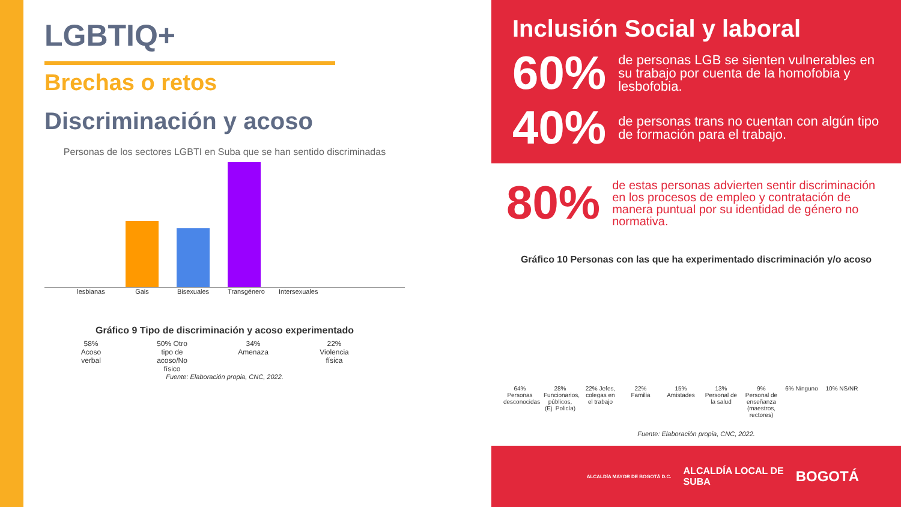LGBTIQ+
Brechas o retos
Discriminación y acoso
Personas de los sectores LGBTI en Suba que se han sentido discriminadas
lesbianas Gais Bisexuales Transgénero Intersexuales
Gráfico 9 Tipo de discriminación y acoso experimentado
58% Acoso verbal 50% Otro tipo de acoso/No físico 34% Amenaza 22% Violencia física
Fuente: Elaboración propia, CNC, 2022.
Inclusión Social y laboral
60%
de personas LGB se sienten vulnerables en su trabajo por cuenta de la homofobia y lesbofobia.
40%
de personas trans no cuentan con algún tipo de formación para el trabajo.
80%
de estas personas advierten sentir discriminación en los procesos de empleo y contratación de manera puntual por su identidad de género no normativa.
Gráfico 10 Personas con las que ha experimentado discriminación y/o acoso
64% Personas desconocidas 28% Funcionarios, públicos, (Ej. Policía) 22% Jefes, colegas en el trabajo 22% Familia 15% Amistades 13% Personal de la salud 9% Personal de enseñanza (maestros, rectores) 6% Ninguno 10% NS/NR
Fuente: Elaboración propia, CNC, 2022.
ALCALDÍA MAYOR DE BOGOTÁ D.C. ALCALDÍA LOCAL DE
SUBA BOGOTÁ